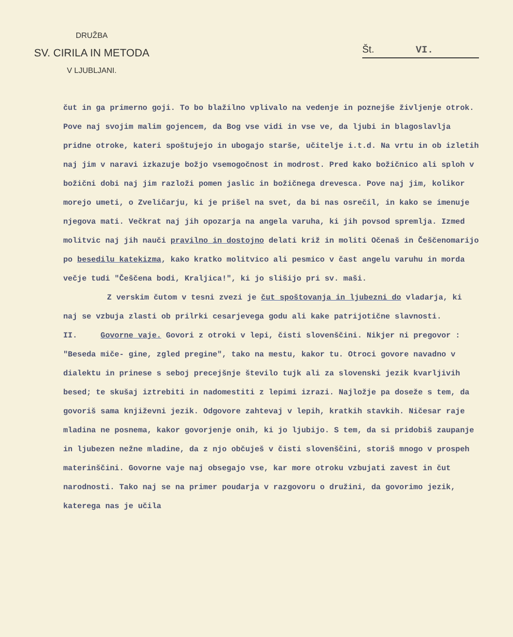DRUŽBA
SV. CIRILA IN METODA
V LJUBLJANI.
Št. VI.
čut in ga primerno goji. To bo blažilno vplivalo na vedenje in poznejše življenje otrok. Pove naj svojim malim gojencem, da Bog vse vidi in vse ve, da ljubi in blagoslavlja pridne otroke, kateri spoštujejo in ubogajo starše, učitelje i.t.d. Na vrtu in ob izletih naj jim v naravi izkazuje božjo vsemogočnost in modrost. Pred kako božičnico ali sploh v božični dobi naj jim razloži pomen jaslic in božičnega drevesca. Pove naj jim, kolikor morejo umeti, o Zveličarju, ki je prišel na svet, da bi nas osrečil, in kako se imenuje njegova mati. Večkrat naj jih opozarja na angela varuha, ki jih povsod spremlja. Izmed molitvic naj jih nauči pravilno in dostojno delati križ in moliti Očenaš in Češčenomarijo po besedilu katekizma, kako kratko molitvico ali pesmico v čast angelu varuhu in morda večje tudi "Češčena bodi, Kraljica!", ki jo slišijo pri sv. maši.
Z verskim čutom v tesni zvezi je čut spoštovanja in ljubezni do vladarja, ki naj se vzbuja zlasti ob prilrki cesarjevega godu ali kake patrijotične slavnosti.
II. Govorne vaje. Govori z otroki v lepi, čisti slovenščini. Nikjer ni pregovor : "Beseda miče- gine, zgled pregine", tako na mestu, kakor tu. Otroci govore navadno v dialektu in prinese s seboj precejšnje število tujk ali za slovenski jezik kvarljivih besed; te skušaj iztrebiti in nadomestiti z lepimi izrazi. Najložje pa doseže s tem, da govoriš sama književni jezik. Odgovore zahtevaj v lepih, kratkih stavkih. Ničesar raje mladina ne posnema, kakor govorjenje onih, ki jo ljubijo. S tem, da si pridobiš zaupanje in ljubezen nežne mladine, da z njo občuješ v čisti slovenščini, storiš mnogo v prospeh materinščini. Govorne vaje naj obsegajo vse, kar more otroku vzbujati zavest in čut narodnosti. Tako naj se na primer poudarja v razgovoru o družini, da govorimo jezik, katerega nas je učila